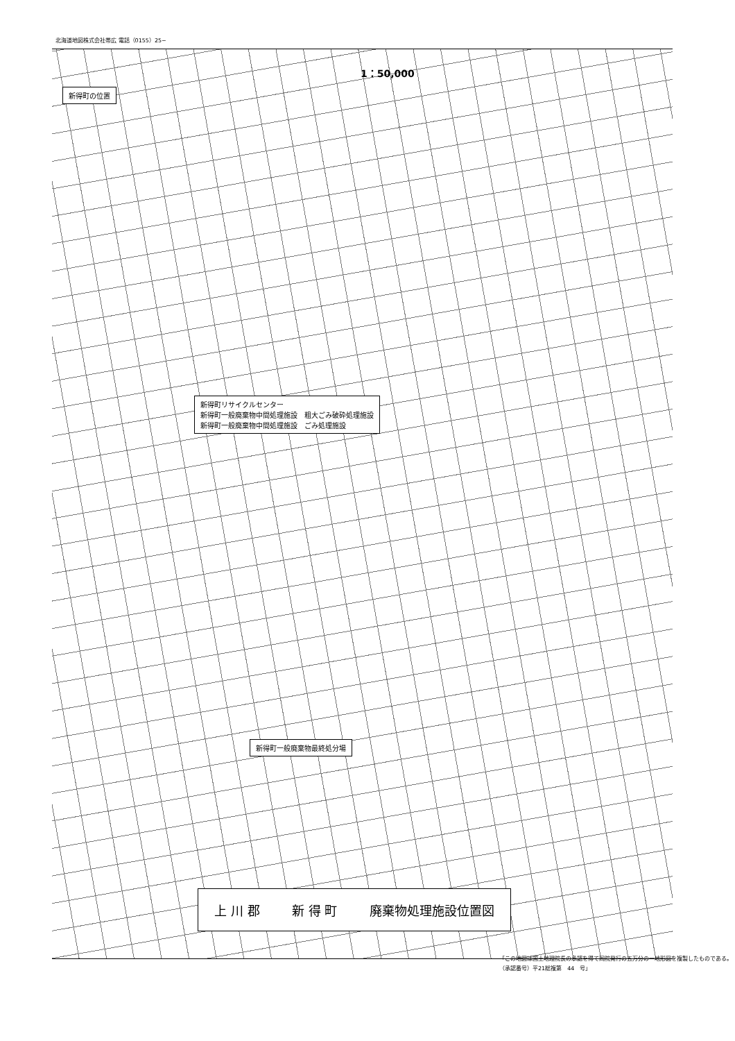北海道地図株式会社帯広 電話（0155）25−
1：50,000
新得町の位置
新得町リサイクルセンター
新得町一般廃棄物中間処理施設　粗大ごみ破砕処理施設
新得町一般廃棄物中間処理施設　ごみ処理施設
新得町一般廃棄物最終処分場
上 川 郡 新 得 町 廃棄物処理施設位置図
「この地図は国土地理院長の承認を得て同院発行の五万分の一地形図を複製したものである。（承認番号）平21総複第　44　号」